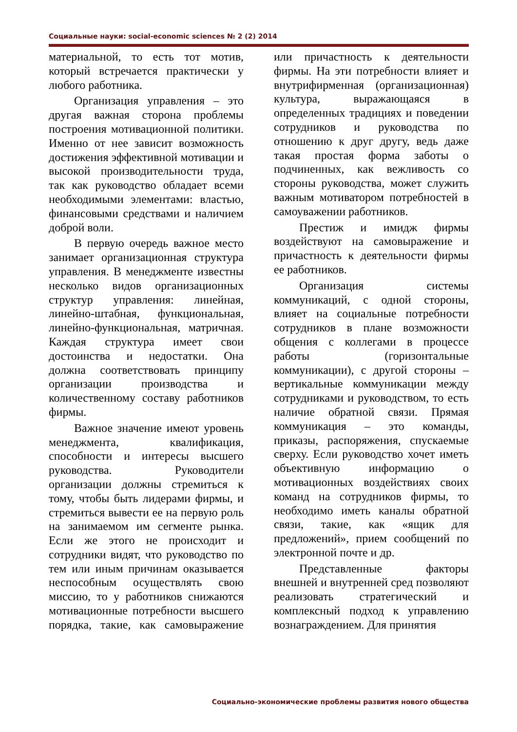Социальные науки: social-economic sciences № 2 (2) 2014
материальной, то есть тот мотив, который встречается практически у любого работника.
Организация управления – это другая важная сторона проблемы построения мотивационной политики. Именно от нее зависит возможность достижения эффективной мотивации и высокой производительности труда, так как руководство обладает всеми необходимыми элементами: властью, финансовыми средствами и наличием доброй воли.
В первую очередь важное место занимает организационная структура управления. В менеджменте известны несколько видов организационных структур управления: линейная, линейно-штабная, функциональная, линейно-функциональная, матричная. Каждая структура имеет свои достоинства и недостатки. Она должна соответствовать принципу организации производства и количественному составу работников фирмы.
Важное значение имеют уровень менеджмента, квалификация, способности и интересы высшего руководства. Руководители организации должны стремиться к тому, чтобы быть лидерами фирмы, и стремиться вывести ее на первую роль на занимаемом им сегменте рынка. Если же этого не происходит и сотрудники видят, что руководство по тем или иным причинам оказывается неспособным осуществлять свою миссию, то у работников снижаются мотивационные потребности высшего порядка, такие, как самовыражение или причастность к деятельности фирмы. На эти потребности влияет и внутрифирменная (организационная) культура, выражающаяся в определенных традициях и поведении сотрудников и руководства по отношению к друг другу, ведь даже такая простая форма заботы о подчиненных, как вежливость со стороны руководства, может служить важным мотиватором потребностей в самоуважении работников.
Престиж и имидж фирмы воздействуют на самовыражение и причастность к деятельности фирмы ее работников.
Организация системы коммуникаций, с одной стороны, влияет на социальные потребности сотрудников в плане возможности общения с коллегами в процессе работы (горизонтальные коммуникации), с другой стороны – вертикальные коммуникации между сотрудниками и руководством, то есть наличие обратной связи. Прямая коммуникация – это команды, приказы, распоряжения, спускаемые сверху. Если руководство хочет иметь объективную информацию о мотивационных воздействиях своих команд на сотрудников фирмы, то необходимо иметь каналы обратной связи, такие, как «ящик для предложений», прием сообщений по электронной почте и др.
Представленные факторы внешней и внутренней сред позволяют реализовать стратегический и комплексный подход к управлению вознаграждением. Для принятия
Социально-экономические проблемы развития нового общества